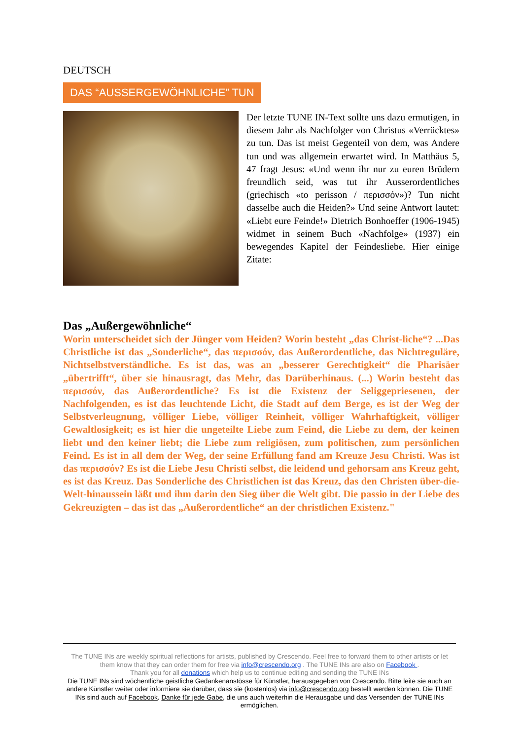DEUTSCH
DAS “AUSSERGEWÖHNLICHE” TUN
Der letzte TUNE IN-Text sollte uns dazu ermutigen, in diesem Jahr als Nachfolger von Christus «Verrücktes» zu tun. Das ist meist Gegenteil von dem, was Andere tun und was allgemein erwartet wird. In Matthäus 5, 47 fragt Jesus: «Und wenn ihr nur zu euren Brüdern freundlich seid, was tut ihr Ausserordentliches (griechisch «to perisson / περισσόν»)? Tun nicht dasselbe auch die Heiden?» Und seine Antwort lautet: «Liebt eure Feinde!» Dietrich Bonhoeffer (1906-1945) widmet in seinem Buch «Nachfolge» (1937) ein bewegendes Kapitel der Feindesliebe. Hier einige Zitate:
Das „Außergewöhnliche“
Worin unterscheidet sich der Jünger vom Heiden? Worin besteht „das Christ-liche“? ...Das Christliche ist das „Sonderliche“, das περισσόν, das Außerordentliche, das Nichtreguläre, Nichtselbstverständliche. Es ist das, was an „besserer Gerechtigkeit“ die Pharisäer „übertrifft“, über sie hinausragt, das Mehr, das Darüberhinaus. (...) Worin besteht das περισσόν, das Außerordentliche? Es ist die Existenz der Seliggepriesenen, der Nachfolgenden, es ist das leuchtende Licht, die Stadt auf dem Berge, es ist der Weg der Selbstverleugnung, völliger Liebe, völliger Reinheit, völliger Wahrhaftigkeit, völliger Gewaltlosigkeit; es ist hier die ungeteilte Liebe zum Feind, die Liebe zu dem, der keinen liebt und den keiner liebt; die Liebe zum religiösen, zum politischen, zum persönlichen Feind. Es ist in all dem der Weg, der seine Erfüllung fand am Kreuze Jesu Christi. Was ist das περισσόν? Es ist die Liebe Jesu Christi selbst, die leidend und gehorsam ans Kreuz geht, es ist das Kreuz. Das Sonderliche des Christlichen ist das Kreuz, das den Christen über-die-Welt-hinaussein läßt und ihm darin den Sieg über die Welt gibt. Die passio in der Liebe des Gekreuzigten – das ist das „Außerordentliche“ an der christlichen Existenz."
The TUNE INs are weekly spiritual reflections for artists, published by Crescendo. Feel free to forward them to other artists or let them know that they can order them for free via info@crescendo.org . The TUNE INs are also on Facebook .
Thank you for all donations which help us to continue editing and sending the TUNE INs
Die TUNE INs sind wöchentliche geistliche Gedankenanstösse für Künstler, herausgegeben von Crescendo. Bitte leite sie auch an andere Künstler weiter oder informiere sie darüber, dass sie (kostenlos) via info@crescendo.org bestellt werden können. Die TUNE INs sind auch auf Facebook. Danke für jede Gabe, die uns auch weiterhin die Herausgabe und das Versenden der TUNE INs ermöglichen.